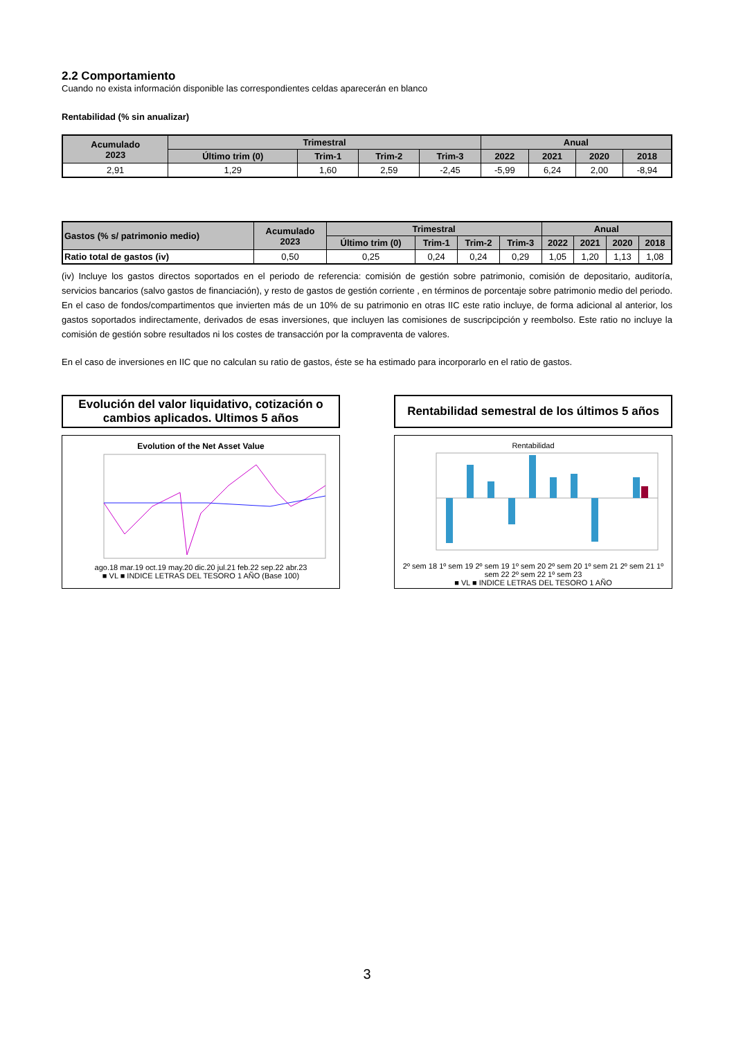2.2 Comportamiento
Cuando no exista información disponible las correspondientes celdas aparecerán en blanco
Rentabilidad (% sin anualizar)
| Acumulado 2023 | Trimestral | | | | Anual | | | |
| --- | --- | --- | --- | --- | --- | --- | --- | --- |
| | Último trim (0) | Trim-1 | Trim-2 | Trim-3 | 2022 | 2021 | 2020 | 2018 |
| 2,91 | 1,29 | 1,60 | 2,59 | -2,45 | -5,99 | 6,24 | 2,00 | -8,94 |
| Gastos (% s/ patrimonio medio) | Acumulado 2023 | Trimestral | | | | Anual | | | |
| --- | --- | --- | --- | --- | --- | --- | --- | --- | --- |
| | | Último trim (0) | Trim-1 | Trim-2 | Trim-3 | 2022 | 2021 | 2020 | 2018 |
| Ratio total de gastos (iv) | 0,50 | 0,25 | 0,24 | 0,24 | 0,29 | 1,05 | 1,20 | 1,13 | 1,08 |
(iv) Incluye los gastos directos soportados en el periodo de referencia: comisión de gestión sobre patrimonio, comisión de depositario, auditoría, servicios bancarios (salvo gastos de financiación), y resto de gastos de gestión corriente , en términos de porcentaje sobre patrimonio medio del periodo. En el caso de fondos/compartimentos que invierten más de un 10% de su patrimonio en otras IIC este ratio incluye, de forma adicional al anterior, los gastos soportados indirectamente, derivados de esas inversiones, que incluyen las comisiones de suscripcipción y reembolso. Este ratio no incluye la comisión de gestión sobre resultados ni los costes de transacción por la compraventa de valores.
En el caso de inversiones en IIC que no calculan su ratio de gastos, éste se ha estimado para incorporarlo en el ratio de gastos.
Evolución del valor liquidativo, cotización o cambios aplicados. Ultimos 5 años
Evolution of the Net Asset Value
ago.18 mar.19 oct.19 may.20 dic.20 jul.21 feb.22 sep.22 abr.23
■ VL ■ INDICE LETRAS DEL TESORO 1 AÑO (Base 100)
Rentabilidad semestral de los últimos 5 años
Rentabilidad
2º sem 18 1º sem 19 2º sem 19 1º sem 20 2º sem 20 1º sem 21 2º sem 21 1º sem 22 2º sem 22 1º sem 23
■ VL ■ INDICE LETRAS DEL TESORO 1 AÑO
3